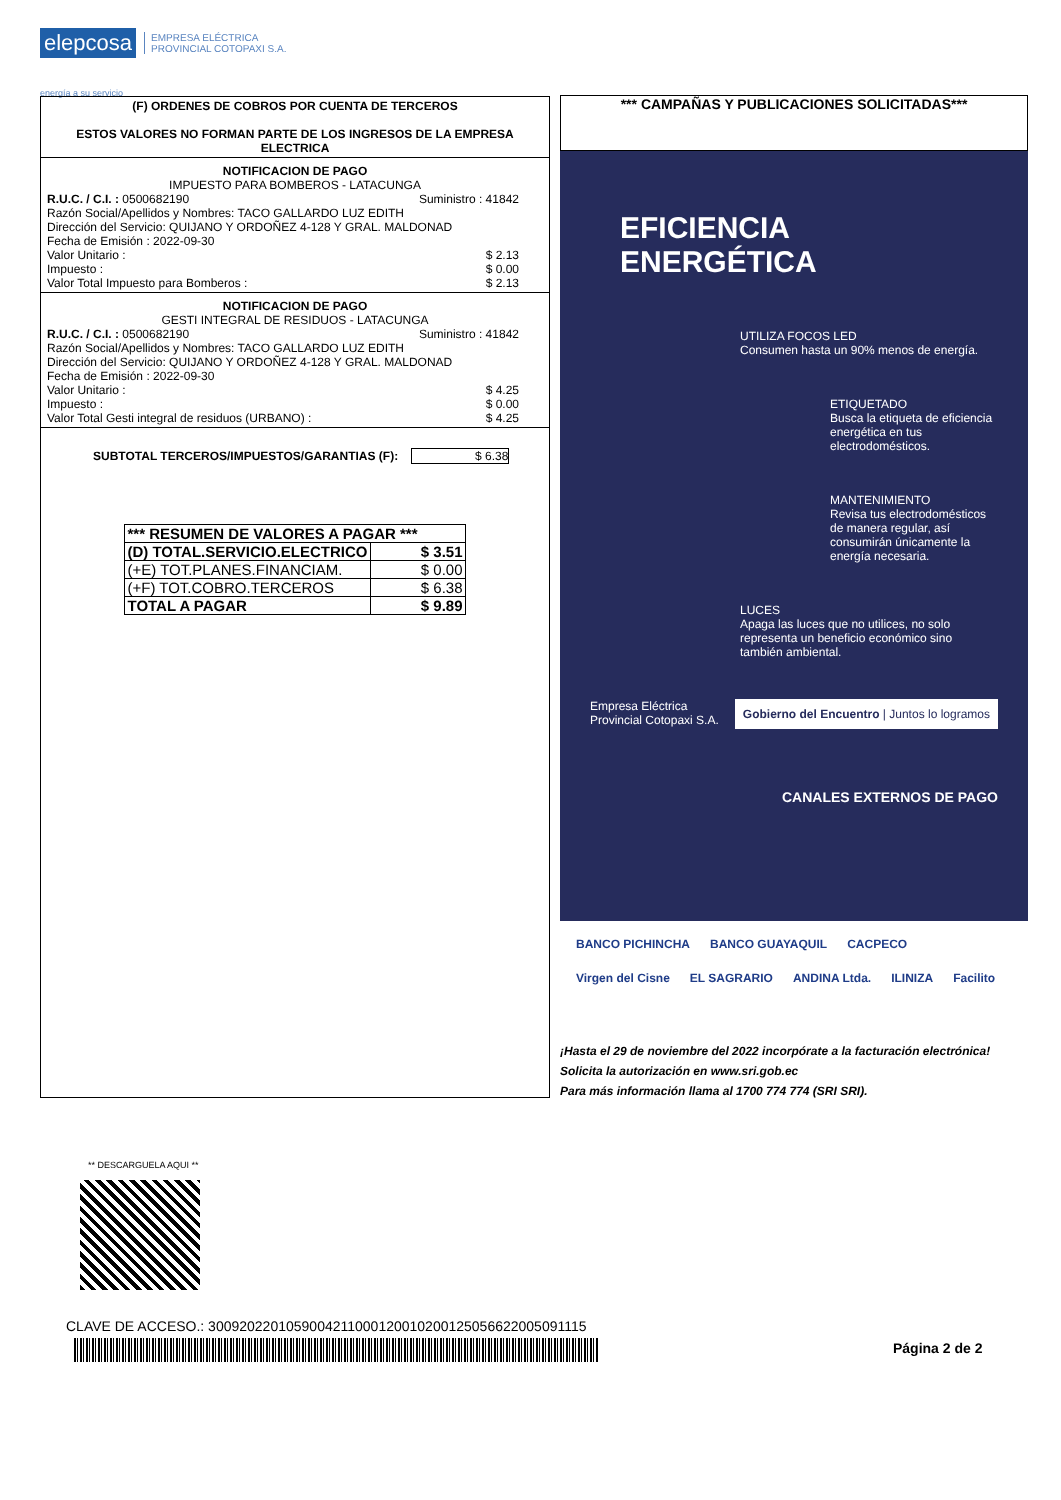elepcosa EMPRESA ELÉCTRICA
PROVINCIAL COTOPAXI S.A.
energía a su servicio
(F) ORDENES DE COBROS POR CUENTA DE TERCEROS
ESTOS VALORES NO FORMAN PARTE DE LOS INGRESOS DE LA EMPRESA
ELECTRICA
NOTIFICACION DE PAGO
IMPUESTO PARA BOMBEROS - LATACUNGA
R.U.C. / C.I. : 0500682190 Suministro : 41842
Razón Social/Apellidos y Nombres: TACO GALLARDO LUZ EDITH
Dirección del Servicio: QUIJANO Y ORDOÑEZ 4-128 Y GRAL. MALDONAD
Fecha de Emisión : 2022-09-30
Valor Unitario : $ 2.13
Impuesto : $ 0.00
Valor Total Impuesto para Bomberos : $ 2.13
NOTIFICACION DE PAGO
GESTI INTEGRAL DE RESIDUOS - LATACUNGA
R.U.C. / C.I. : 0500682190 Suministro : 41842
Razón Social/Apellidos y Nombres: TACO GALLARDO LUZ EDITH
Dirección del Servicio: QUIJANO Y ORDOÑEZ 4-128 Y GRAL. MALDONAD
Fecha de Emisión : 2022-09-30
Valor Unitario : $ 4.25
Impuesto : $ 0.00
Valor Total Gesti integral de residuos (URBANO) : $ 4.25
SUBTOTAL TERCEROS/IMPUESTOS/GARANTIAS (F): $ 6.38
| *** RESUMEN DE VALORES A PAGAR *** | |
| --- | --- |
| (D) TOTAL.SERVICIO.ELECTRICO | $ 3.51 |
| (+E) TOT.PLANES.FINANCIAM. | $ 0.00 |
| (+F) TOT.COBRO.TERCEROS | $ 6.38 |
| TOTAL A PAGAR | $ 9.89 |
*** CAMPAÑAS Y PUBLICACIONES SOLICITADAS***
EFICIENCIA
ENERGÉTICA
UTILIZA FOCOS LED
Consumen hasta un 90% menos de energía.
ETIQUETADO
Busca la etiqueta de eficiencia energética en tus electrodomésticos.
MANTENIMIENTO
Revisa tus electrodomésticos de manera regular, así consumirán únicamente la energía necesaria.
LUCES
Apaga las luces que no utilices, no solo representa un beneficio económico sino también ambiental.
Empresa Eléctrica
Provincial Cotopaxi S.A. Gobierno del Encuentro | Juntos lo logramos
CANALES EXTERNOS DE PAGO
BANCO PICHINCHA BANCO GUAYAQUIL CACPECO Virgen del Cisne EL SAGRARIO ANDINA Ltda. ILINIZA Facilito
¡Hasta el 29 de noviembre del 2022 incorpórate a la facturación electrónica!
Solicita la autorización en www.sri.gob.ec
Para más información llama al 1700 774 774 (SRI SRI).
** DESCARGUELA AQUI **
CLAVE DE ACCESO.: 3009202201059004211000120010200125056622005091115
Página 2 de 2